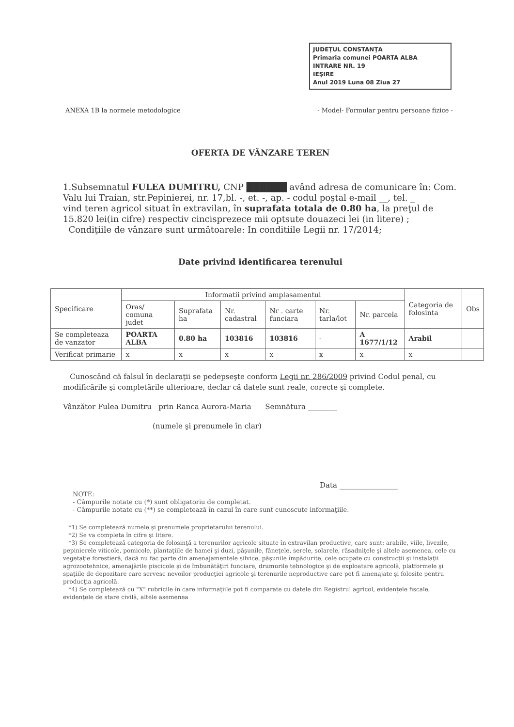JUDEŢUL CONSTANŢA
Primaria comunei POARTA ALBA
INTRARE NR. 19
IEŞIRE
Anul 2019 Luna 08 Ziua 27
ANEXA 1B la normele metodologice - Model- Formular pentru persoane fizice -
OFERTA DE VÂNZARE TEREN
1.Subsemnatul FULEA DUMITRU, CNP ██████ având adresa de comunicare în: Com. Valu lui Traian, str.Pepinierei, nr. 17,bl. -, et. -, ap. - codul poştal e-mail __, tel. _
vind teren agricol situat în extravilan, în suprafata totala de 0.80 ha, la preţul de 15.820 lei(in cifre) respectiv cincisprezece mii optsute douazeci lei (in litere) ;
Condiţiile de vânzare sunt următoarele: In conditiile Legii nr. 17/2014;
Date privind identificarea terenului
| Specificare | Informatii privind amplasamentul | | | | | | Categoria de folosinta | Obs |
| --- | --- | --- | --- | --- | --- | --- | --- | --- |
| | Oras/ comuna judet | Suprafata ha | Nr. cadastral | Nr . carte funciara | Nr. tarla/lot | Nr. parcela | | |
| Se completeaza de vanzator | POARTA ALBA | 0.80 ha | 103816 | 103816 | - | A 1677/1/12 | Arabil | |
| Verificat primarie | x | x | x | x | x | x | x | |
Cunoscând că falsul în declaraţii se pedepseşte conform Legii nr. 286/2009 privind Codul penal, cu modificările şi completările ulterioare, declar că datele sunt reale, corecte şi complete.
Vânzător Fulea Dumitru prin Ranca Aurora-Maria Semnătura ________
(numele şi prenumele în clar)
Data ________________
NOTE:
- Câmpurile notate cu (*) sunt obligatoriu de completat.
- Câmpurile notate cu (**) se completează în cazul în care sunt cunoscute informaţiile.
*1) Se completează numele şi prenumele proprietarului terenului.
*2) Se va completa în cifre şi litere.
*3) Se completează categoria de folosinţă a terenurilor agricole situate în extravilan productive, care sunt: arabile, viile, livezile, pepinierele viticole, pomicole, plantaţiile de hamei şi duzi, păşunile, fâneţele, serele, solarele, răsadniţele şi altele asemenea, cele cu vegetaţie forestieră, dacă nu fac parte din amenajamentele silvice, păşunile împădurite, cele ocupate cu construcţii şi instalaţii agrozootehnice, amenajările piscicole şi de îmbunătăţiri funciare, drumurile tehnologice şi de exploatare agricolă, platformele şi spaţiile de depozitare care servesc nevoilor producţiei agricole şi terenurile neproductive care pot fi amenajate şi folosite pentru producţia agricolă.
*4) Se completează cu "X" rubricile în care informaţiile pot fi comparate cu datele din Registrul agricol, evidenţele fiscale, evidenţele de stare civilă, altele asemenea